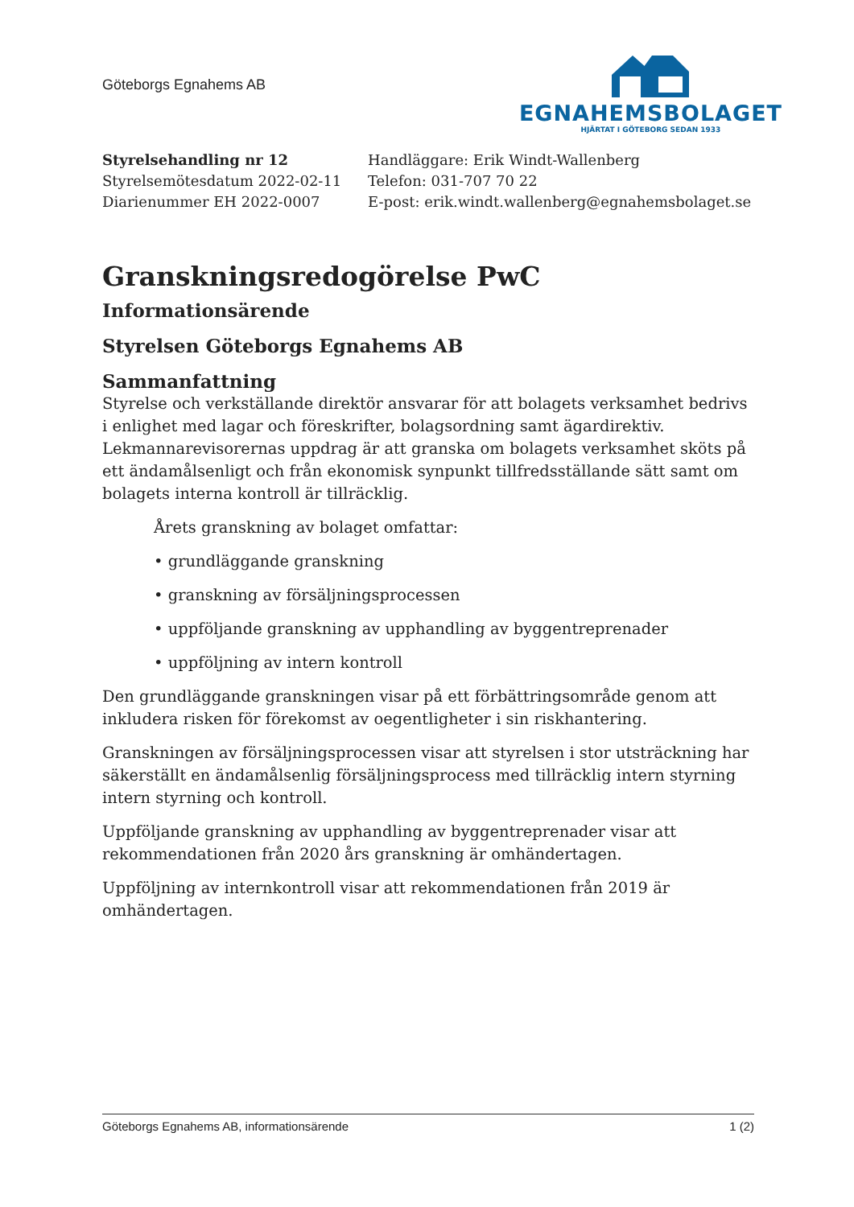Göteborgs Egnahems AB
EGNAHEMSBOLAGET
HJÄRTAT I GÖTEBORG SEDAN 1933
Styrelsehandling nr 12
Styrelsemötesdatum 2022-02-11
Diarienummer EH 2022-0007
Handläggare: Erik Windt-Wallenberg
Telefon: 031-707 70 22
E-post: erik.windt.wallenberg@egnahemsbolaget.se
Granskningsredogörelse PwC
Informationsärende
Styrelsen Göteborgs Egnahems AB
Sammanfattning
Styrelse och verkställande direktör ansvarar för att bolagets verksamhet bedrivs i enlighet med lagar och föreskrifter, bolagsordning samt ägardirektiv. Lekmannarevisorernas uppdrag är att granska om bolagets verksamhet sköts på ett ändamålsenligt och från ekonomisk synpunkt tillfredsställande sätt samt om bolagets interna kontroll är tillräcklig.
Årets granskning av bolaget omfattar:
• grundläggande granskning
• granskning av försäljningsprocessen
• uppföljande granskning av upphandling av byggentreprenader
• uppföljning av intern kontroll
Den grundläggande granskningen visar på ett förbättringsområde genom att inkludera risken för förekomst av oegentligheter i sin riskhantering.
Granskningen av försäljningsprocessen visar att styrelsen i stor utsträckning har säkerställt en ändamålsenlig försäljningsprocess med tillräcklig intern styrning intern styrning och kontroll.
Uppföljande granskning av upphandling av byggentreprenader visar att rekommendationen från 2020 års granskning är omhändertagen.
Uppföljning av internkontroll visar att rekommendationen från 2019 är omhändertagen.
Göteborgs Egnahems AB, informationsärende 1 (2)